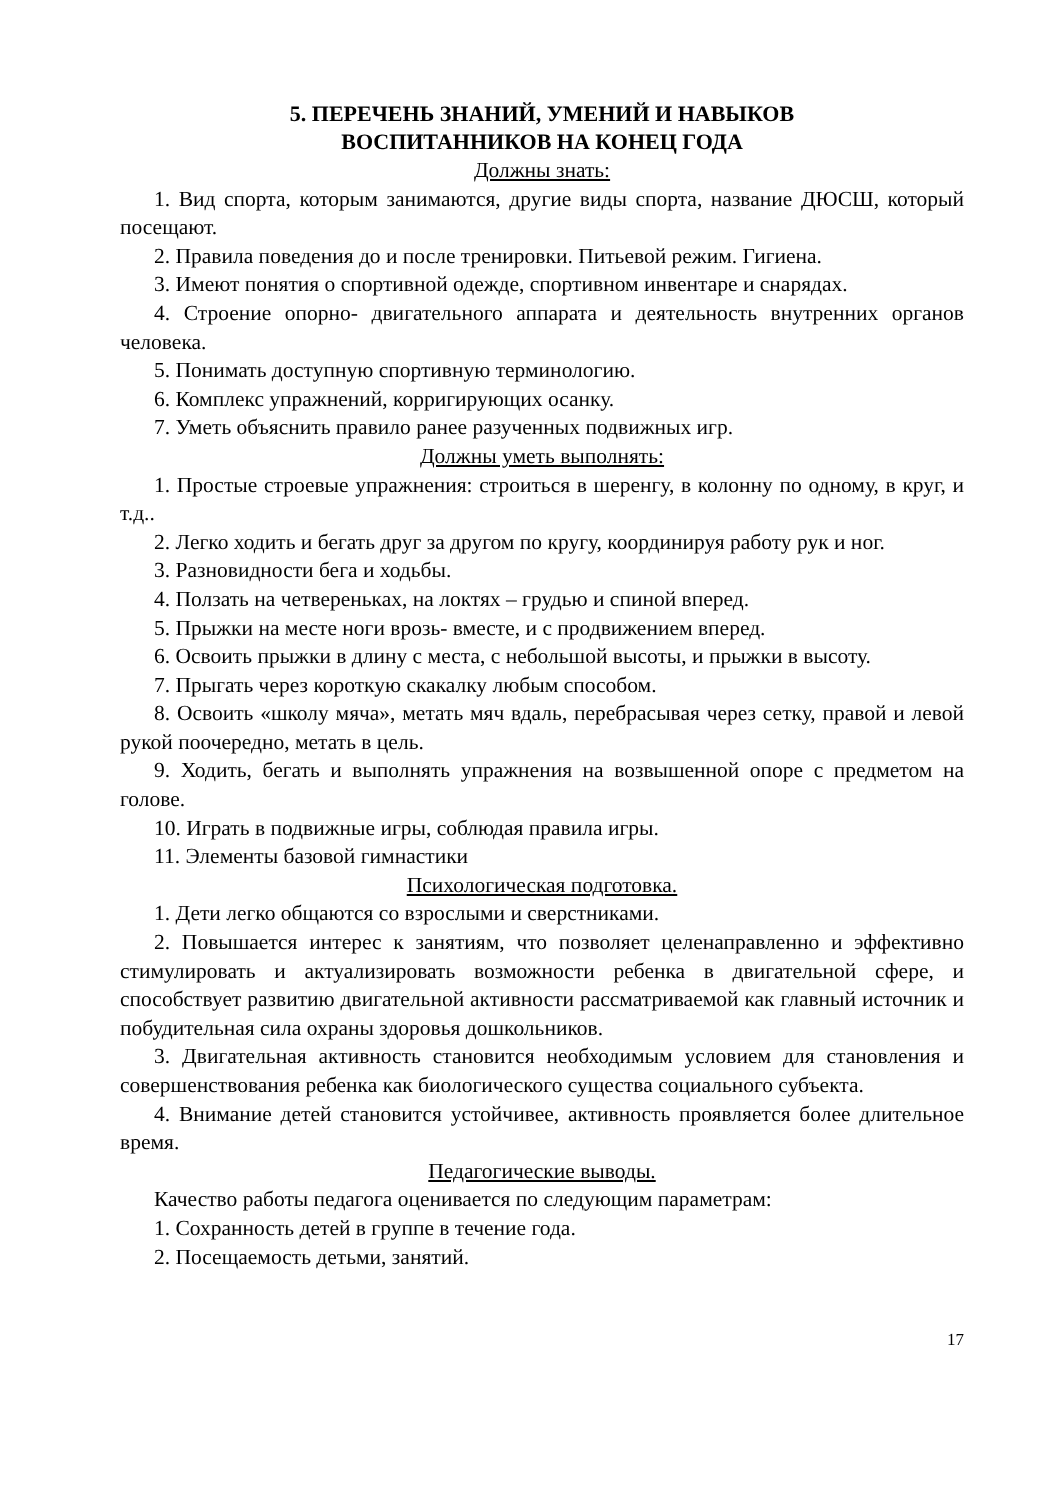5. ПЕРЕЧЕНЬ ЗНАНИЙ, УМЕНИЙ И НАВЫКОВ
ВОСПИТАННИКОВ НА КОНЕЦ ГОДА
Должны знать:
1. Вид спорта, которым занимаются, другие виды спорта, название ДЮСШ, который посещают.
2. Правила поведения до и после тренировки. Питьевой режим. Гигиена.
3. Имеют понятия о спортивной одежде, спортивном инвентаре и снарядах.
4. Строение опорно- двигательного аппарата и деятельность внутренних органов человека.
5. Понимать доступную спортивную терминологию.
6. Комплекс упражнений, корригирующих осанку.
7. Уметь объяснить правило ранее разученных подвижных игр.
Должны уметь выполнять:
1. Простые строевые упражнения: строиться в шеренгу, в колонну по одному, в круг, и т.д..
2. Легко ходить и бегать друг за другом по кругу, координируя работу рук и ног.
3. Разновидности бега и ходьбы.
4. Ползать на четвереньках, на локтях – грудью и спиной вперед.
5. Прыжки на месте ноги врозь- вместе, и с продвижением вперед.
6. Освоить прыжки в длину с места, с небольшой высоты, и прыжки в высоту.
7. Прыгать через короткую скакалку любым способом.
8. Освоить «школу мяча», метать мяч вдаль, перебрасывая через сетку, правой и левой рукой поочередно, метать в цель.
9. Ходить, бегать и выполнять упражнения на возвышенной опоре с предметом на голове.
10. Играть в подвижные игры, соблюдая правила игры.
11. Элементы базовой гимнастики
Психологическая подготовка.
1. Дети легко общаются со взрослыми и сверстниками.
2. Повышается интерес к занятиям, что позволяет целенаправленно и эффективно стимулировать и актуализировать возможности ребенка в двигательной сфере, и способствует развитию двигательной активности рассматриваемой как главный источник и побудительная сила охраны здоровья дошкольников.
3. Двигательная активность становится необходимым условием для становления и совершенствования ребенка как биологического существа социального субъекта.
4. Внимание детей становится устойчивее, активность проявляется более длительное время.
Педагогические выводы.
Качество работы педагога оценивается по следующим параметрам:
1. Сохранность детей в группе в течение года.
2. Посещаемость детьми, занятий.
17